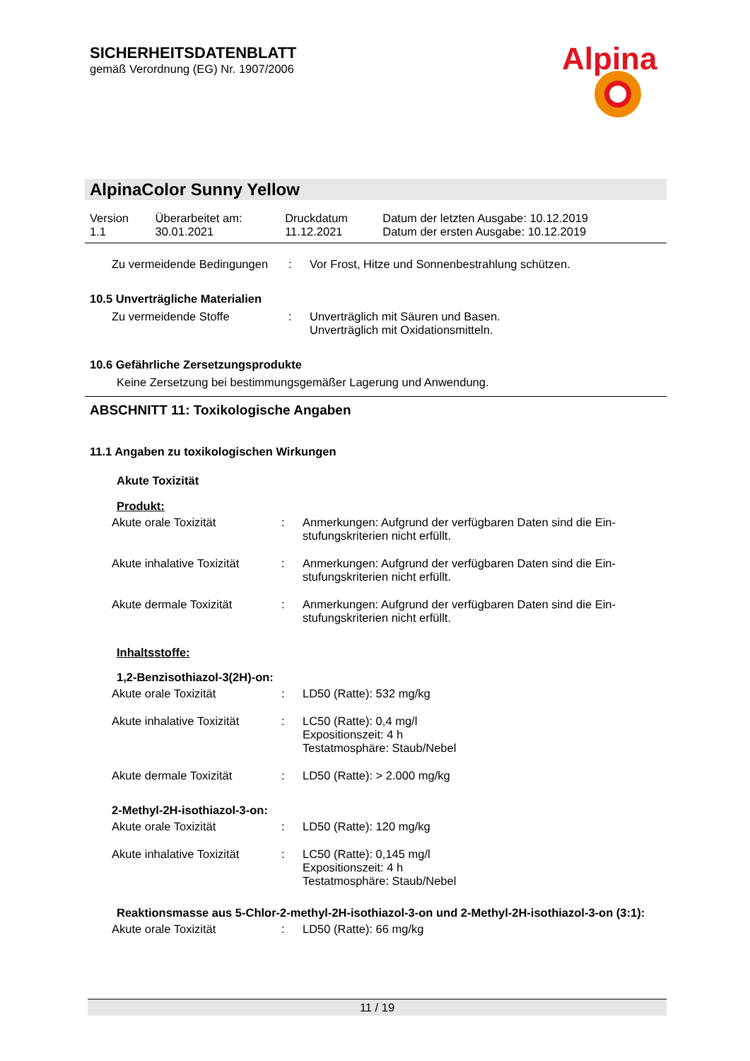SICHERHEITSDATENBLATT
gemäß Verordnung (EG) Nr. 1907/2006
Alpina
AlpinaColor Sunny Yellow
| Version 1.1 | Überarbeitet am: 30.01.2021 | Druckdatum 11.12.2021 | Datum der letzten Ausgabe: 10.12.2019 Datum der ersten Ausgabe: 10.12.2019 |
| Zu vermeidende Bedingungen | : | Vor Frost, Hitze und Sonnenbestrahlung schützen. |
10.5 Unverträgliche Materialien
| Zu vermeidende Stoffe | : | Unverträglich mit Säuren und Basen. Unverträglich mit Oxidationsmitteln. |
10.6 Gefährliche Zersetzungsprodukte
Keine Zersetzung bei bestimmungsgemäßer Lagerung und Anwendung.
ABSCHNITT 11: Toxikologische Angaben
11.1 Angaben zu toxikologischen Wirkungen
Akute Toxizität
Produkt:
| Akute orale Toxizität | : | Anmerkungen: Aufgrund der verfügbaren Daten sind die Ein- stufungskriterien nicht erfüllt. |
| Akute inhalative Toxizität | : | Anmerkungen: Aufgrund der verfügbaren Daten sind die Ein- stufungskriterien nicht erfüllt. |
| Akute dermale Toxizität | : | Anmerkungen: Aufgrund der verfügbaren Daten sind die Ein- stufungskriterien nicht erfüllt. |
Inhaltsstoffe:
1,2-Benzisothiazol-3(2H)-on:
| Akute orale Toxizität | : | LD50 (Ratte): 532 mg/kg |
| Akute inhalative Toxizität | : | LC50 (Ratte): 0,4 mg/l Expositionszeit: 4 h Testatmosphäre: Staub/Nebel |
| Akute dermale Toxizität | : | LD50 (Ratte): > 2.000 mg/kg |
2-Methyl-2H-isothiazol-3-on:
| Akute orale Toxizität | : | LD50 (Ratte): 120 mg/kg |
| Akute inhalative Toxizität | : | LC50 (Ratte): 0,145 mg/l Expositionszeit: 4 h Testatmosphäre: Staub/Nebel |
Reaktionsmasse aus 5-Chlor-2-methyl-2H-isothiazol-3-on und 2-Methyl-2H-isothiazol-3-on (3:1):
| Akute orale Toxizität | : | LD50 (Ratte): 66 mg/kg |
11 / 19